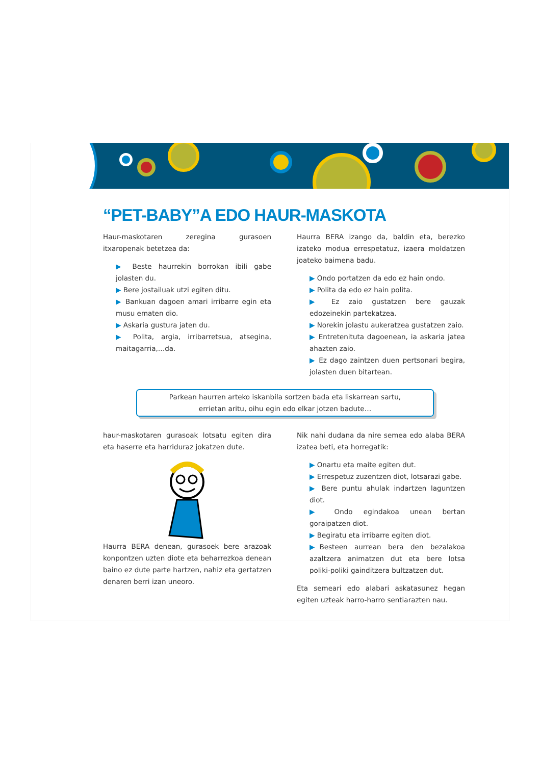“PET-BABY”A EDO HAUR-MASKOTA
Haur-maskotaren zeregina gurasoen itxaropenak betetzea da:
▶ Beste haurrekin borrokan ibili gabe jolasten du.
▶ Bere jostailuak utzi egiten ditu.
▶ Bankuan dagoen amari irribarre egin eta musu ematen dio.
▶ Askaria gustura jaten du.
▶ Polita, argia, irribarretsua, atsegina, maitagarria,…da.
Haurra BERA izango da, baldin eta, berezko izateko modua errespetatuz, izaera moldatzen joateko baimena badu.
▶ Ondo portatzen da edo ez hain ondo.
▶ Polita da edo ez hain polita.
▶ Ez zaio gustatzen bere gauzak edozeinekin partekatzea.
▶ Norekin jolastu aukeratzea gustatzen zaio.
▶ Entretenituta dagoenean, ia askaria jatea ahazten zaio.
▶ Ez dago zaintzen duen pertsonari begira, jolasten duen bitartean.
Parkean haurren arteko iskanbila sortzen bada eta liskarrean sartu,
errietan aritu, oihu egin edo elkar jotzen badute…
haur-maskotaren gurasoak lotsatu egiten dira eta haserre eta harriduraz jokatzen dute.
Haurra BERA denean, gurasoek bere arazoak konpontzen uzten diote eta beharrezkoa denean baino ez dute parte hartzen, nahiz eta gertatzen denaren berri izan uneoro.
Nik nahi dudana da nire semea edo alaba BERA izatea beti, eta horregatik:
▶ Onartu eta maite egiten dut.
▶ Errespetuz zuzentzen diot, lotsarazi gabe.
▶ Bere puntu ahulak indartzen laguntzen diot.
▶ Ondo egindakoa unean bertan goraipatzen diot.
▶ Begiratu eta irribarre egiten diot.
▶Besteen aurrean bera den bezalakoa azaltzera animatzen dut eta bere lotsa poliki-poliki gainditzera bultzatzen dut.
Eta semeari edo alabari askatasunez hegan egiten uzteak harro-harro sentiarazten nau.